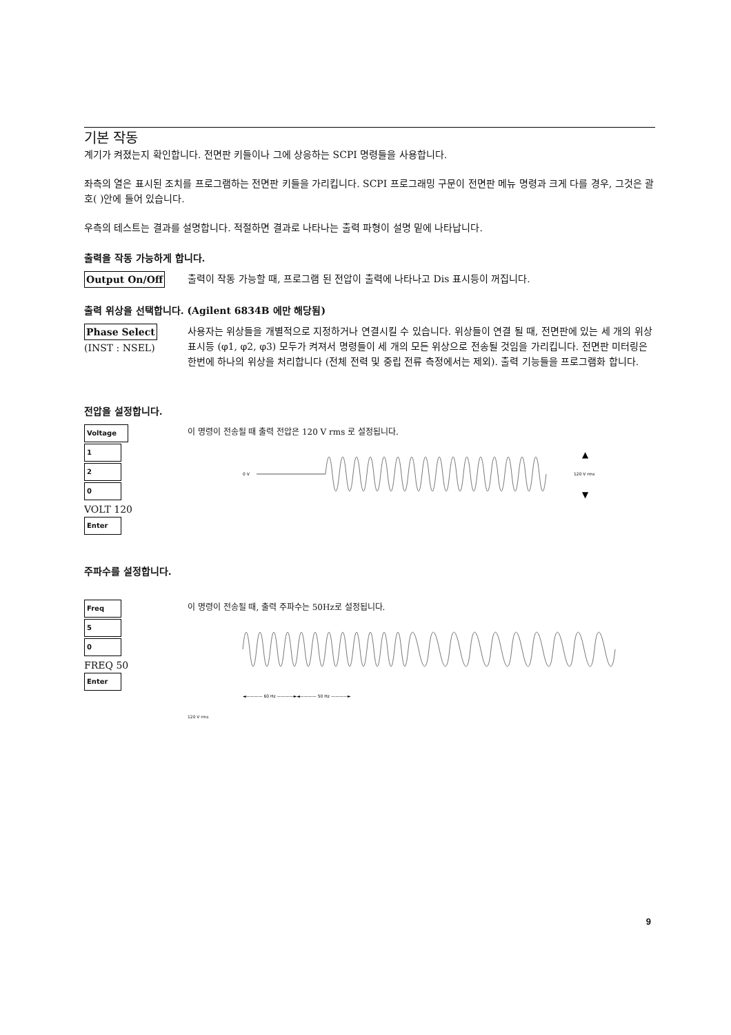기본 작동
계기가 켜졌는지 확인합니다. 전면판 키들이나 그에 상응하는 SCPI 명령들을 사용합니다.
좌측의 열은 표시된 조치를 프로그램하는 전면판 키들을 가리킵니다. SCPI 프로그래밍 구문이 전면판 메뉴 명령과 크게 다를 경우, 그것은 괄호( )안에 들어 있습니다.
우측의 테스트는 결과를 설명합니다. 적절하면 결과로 나타나는 출력 파형이 설명 밑에 나타납니다.
출력을 작동 가능하게 합니다.
Output On/Off 출력이 작동 가능할 때, 프로그램 된 전압이 출력에 나타나고 Dis 표시등이 꺼집니다.
출력 위상을 선택합니다. (Agilent 6834B 에만 해당됨)
Phase Select
(INST : NSEL)
사용자는 위상들을 개별적으로 지정하거나 연결시킬 수 있습니다. 위상들이 연결 될 때, 전면판에 있는 세 개의 위상표시등 (φ1, φ2, φ3) 모두가 켜져서 명령들이 세 개의 모든 위상으로 전송될 것임을 가리킵니다. 전면판 미터링은 한번에 하나의 위상을 처리합니다 (전체 전력 및 중립 전류 측정에서는 제외). 출력 기능들을 프로그램화 합니다.
전압을 설정합니다.
Voltage
1
2
0
VOLT 120
Enter
이 명령이 전송될 때 출력 전압은 120 V rms 로 설정됩니다.
0 V
120 V rms
▲
▼
주파수를 설정합니다.
Freq
5
0
FREQ 50
Enter
이 명령이 전송될 때, 출력 주파수는 50Hz로 설정됩니다.
◄———— 60 Hz ————►◄———— 50 Hz ————►
120 V rms
9